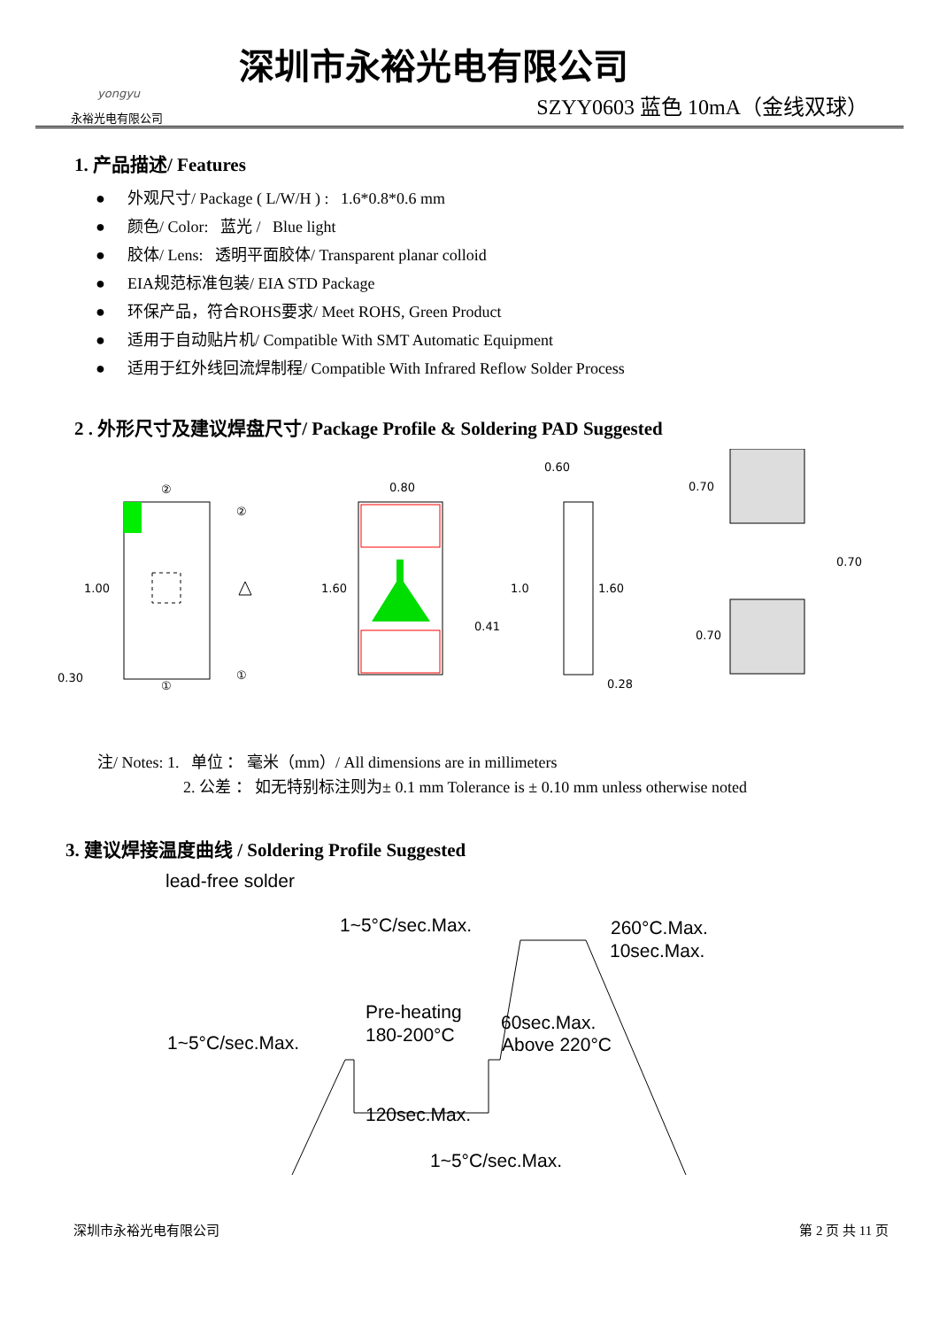yongyu
永裕光电有限公司
深圳市永裕光电有限公司
SZYY0603 蓝色 10mA（金线双球）
1. 产品描述/ Features
● 外观尺寸/ Package ( L/W/H ) : 1.6*0.8*0.6 mm
● 颜色/ Color: 蓝光 / Blue light
● 胶体/ Lens: 透明平面胶体/ Transparent planar colloid
● EIA规范标准包装/ EIA STD Package
● 环保产品，符合ROHS要求/ Meet ROHS, Green Product
● 适用于自动贴片机/ Compatible With SMT Automatic Equipment
● 适用于红外线回流焊制程/ Compatible With Infrared Reflow Solder Process
2 . 外形尺寸及建议焊盘尺寸/ Package Profile & Soldering PAD Suggested
1.00
0.30
②
①
②
①
0.80
1.60
0.41
0.60
1.0
1.60
0.28
0.70
0.70
0.70
注/ Notes: 1. 单位 ： 毫米（mm）/ All dimensions are in millimeters
2. 公差 ： 如无特别标注则为± 0.1 mm Tolerance is ± 0.10 mm unless otherwise noted
3. 建议焊接温度曲线 / Soldering Profile Suggested
lead-free solder
1~5°C/sec.Max.
260°C.Max.
10sec.Max.
Pre-heating
180-200°C
60sec.Max.
Above 220°C
1~5°C/sec.Max.
120sec.Max.
1~5°C/sec.Max.
深圳市永裕光电有限公司 第 2 页 共 11 页